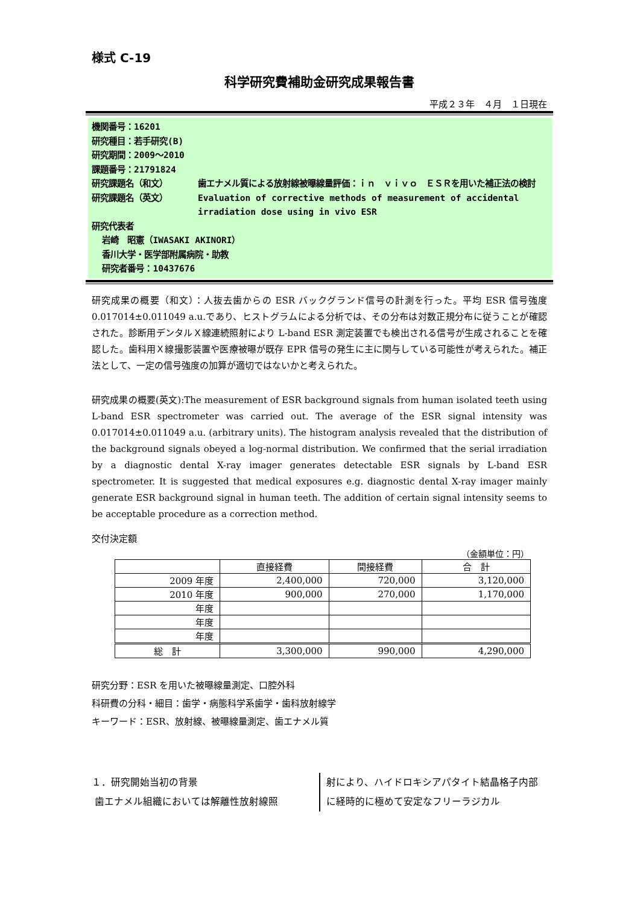様式 C-19
科学研究費補助金研究成果報告書
平成２３年　４月　１日現在
機関番号：16201
研究種目：若手研究(B)
研究期間：2009～2010
課題番号：21791824
研究課題名（和文）
歯エナメル質による放射線被曝線量評価：ｉｎ　ｖｉｖｏ　ＥＳＲを用いた補正法の検討
研究課題名（英文）
Evaluation of corrective methods of measurement of accidental irradiation dose using in vivo ESR
研究代表者
岩崎　昭憲（IWASAKI AKINORI）
香川大学・医学部附属病院・助教
研究者番号：10437676
研究成果の概要（和文）：人抜去歯からの ESR バックグランド信号の計測を行った。平均 ESR 信号強度 0.017014±0.011049 a.u.であり、ヒストグラムによる分析では、その分布は対数正規分布に従うことが確認された。診断用デンタルＸ線連続照射により L-band ESR 測定装置でも検出される信号が生成されることを確認した。歯科用Ｘ線撮影装置や医療被曝が既存 EPR 信号の発生に主に関与している可能性が考えられた。補正法として、一定の信号強度の加算が適切ではないかと考えられた。
研究成果の概要(英文):The measurement of ESR background signals from human isolated teeth using L-band ESR spectrometer was carried out. The average of the ESR signal intensity was 0.017014±0.011049 a.u. (arbitrary units). The histogram analysis revealed that the distribution of the background signals obeyed a log-normal distribution. We confirmed that the serial irradiation by a diagnostic dental X-ray imager generates detectable ESR signals by L-band ESR spectrometer. It is suggested that medical exposures e.g. diagnostic dental X-ray imager mainly generate ESR background signal in human teeth. The addition of certain signal intensity seems to be acceptable procedure as a correction method.
交付決定額
（金額単位：円）
| | 直接経費 | 間接経費 | 合 計 |
| 2009 年度 | 2,400,000 | 720,000 | 3,120,000 |
| 2010 年度 | 900,000 | 270,000 | 1,170,000 |
| 年度 | | | |
| 年度 | | | |
| 年度 | | | |
| 総 計 | 3,300,000 | 990,000 | 4,290,000 |
研究分野：ESR を用いた被曝線量測定、口腔外科
科研費の分科・細目：歯学・病態科学系歯学・歯科放射線学
キーワード：ESR、放射線、被曝線量測定、歯エナメル質
１．研究開始当初の背景
歯エナメル組織においては解離性放射線照
射により、ハイドロキシアパタイト結晶格子内部に経時的に極めて安定なフリーラジカル